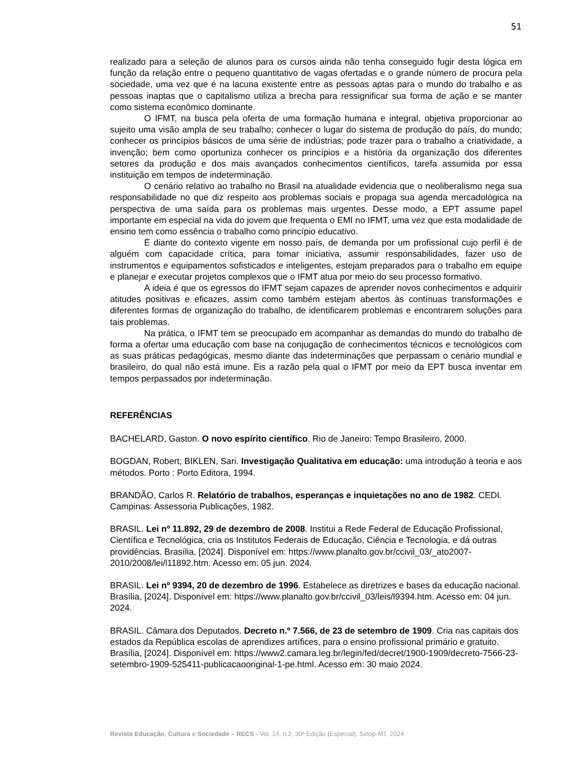51
realizado para a seleção de alunos para os cursos ainda não tenha conseguido fugir desta lógica em função da relação entre o pequeno quantitativo de vagas ofertadas e o grande número de procura pela sociedade, uma vez que é na lacuna existente entre as pessoas aptas para o mundo do trabalho e as pessoas inaptas que o capitalismo utiliza a brecha para ressignificar sua forma de ação e se manter como sistema econômico dominante.
O IFMT, na busca pela oferta de uma formação humana e integral, objetiva proporcionar ao sujeito uma visão ampla de seu trabalho; conhecer o lugar do sistema de produção do país, do mundo; conhecer os princípios básicos de uma série de indústrias; pode trazer para o trabalho a criatividade, a invenção; bem como oportuniza conhecer os princípios e a história da organização dos diferentes setores da produção e dos mais avançados conhecimentos científicos, tarefa assumida por essa instituição em tempos de indeterminação.
O cenário relativo ao trabalho no Brasil na atualidade evidencia que o neoliberalismo nega sua responsabilidade no que diz respeito aos problemas sociais e propaga sua agenda mercadológica na perspectiva de uma saída para os problemas mais urgentes. Desse modo, a EPT assume papel importante em especial na vida do jovem que frequenta o EMI no IFMT, uma vez que esta modalidade de ensino tem como essência o trabalho como princípio educativo.
É diante do contexto vigente em nosso país, de demanda por um profissional cujo perfil é de alguém com capacidade crítica, para tomar iniciativa, assumir responsabilidades, fazer uso de instrumentos e equipamentos sofisticados e inteligentes, estejam preparados para o trabalho em equipe e planejar e executar projetos complexos que o IFMT atua por meio do seu processo formativo.
A ideia é que os egressos do IFMT sejam capazes de aprender novos conhecimentos e adquirir atitudes positivas e eficazes, assim como também estejam abertos às contínuas transformações e diferentes formas de organização do trabalho, de identificarem problemas e encontrarem soluções para tais problemas.
Na prática, o IFMT tem se preocupado em acompanhar as demandas do mundo do trabalho de forma a ofertar uma educação com base na conjugação de conhecimentos técnicos e tecnológicos com as suas práticas pedagógicas, mesmo diante das indeterminações que perpassam o cenário mundial e brasileiro, do qual não está imune. Eis a razão pela qual o IFMT por meio da EPT busca inventar em tempos perpassados por indeterminação.
REFERÊNCIAS
BACHELARD, Gaston. O novo espírito científico. Rio de Janeiro: Tempo Brasileiro, 2000.
BOGDAN, Robert; BIKLEN, Sari. Investigação Qualitativa em educação: uma introdução à teoria e aos métodos. Porto : Porto Editora, 1994.
BRANDÃO, Carlos R. Relatório de trabalhos, esperanças e inquietações no ano de 1982. CEDI. Campinas: Assessoria Publicações, 1982.
BRASIL. Lei nº 11.892, 29 de dezembro de 2008. Institui a Rede Federal de Educação Profissional, Científica e Tecnológica, cria os Institutos Federais de Educação, Ciência e Tecnologia, e dá outras providências. Brasília, [2024]. Disponível em: https://www.planalto.gov.br/ccivil_03/_ato2007-2010/2008/lei/l11892.htm. Acesso em: 05 jun. 2024.
BRASIL. Lei nº 9394, 20 de dezembro de 1996. Estabelece as diretrizes e bases da educação nacional. Brasília, [2024]. Disponível em: https://www.planalto.gov.br/ccivil_03/leis/l9394.htm. Acesso em: 04 jun. 2024.
BRASIL. Câmara dos Deputados. Decreto n.º 7.566, de 23 de setembro de 1909. Cria nas capitais dos estados da República escolas de aprendizes artífices, para o ensino profissional primário e gratuito. Brasília, [2024]. Disponível em: https://www2.camara.leg.br/legin/fed/decret/1900-1909/decreto-7566-23-setembro-1909-525411-publicacaooriginal-1-pe.html. Acesso em: 30 maio 2024.
Revista Educação, Cultura e Sociedade – RECS - Vol. 14, n.2, 30ª Edição (Especial), Sinop-MT, 2024